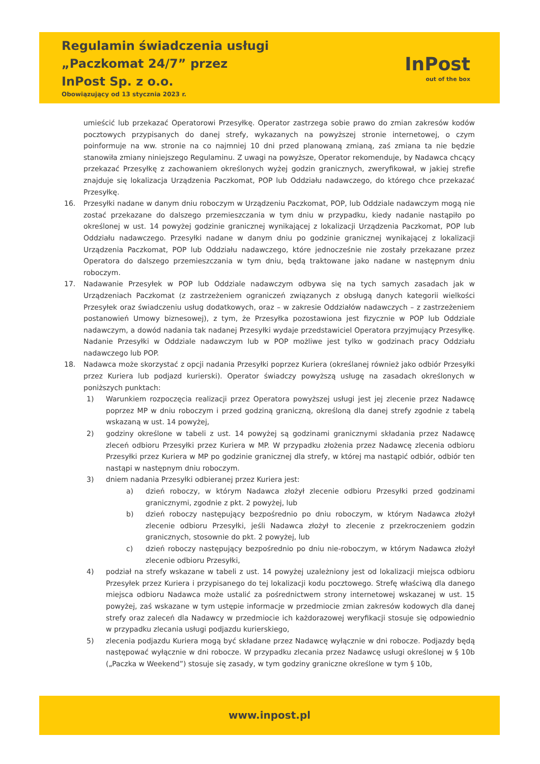Regulamin świadczenia usługi
„Paczkomat 24/7” przez
InPost Sp. z o.o.
Obowiązujący od 13 stycznia 2023 r.
InPost
out of the box
umieścić lub przekazać Operatorowi Przesyłkę. Operator zastrzega sobie prawo do zmian zakresów kodów pocztowych przypisanych do danej strefy, wykazanych na powyższej stronie internetowej, o czym poinformuje na ww. stronie na co najmniej 10 dni przed planowaną zmianą, zaś zmiana ta nie będzie stanowiła zmiany niniejszego Regulaminu. Z uwagi na powyższe, Operator rekomenduje, by Nadawca chcący przekazać Przesyłkę z zachowaniem określonych wyżej godzin granicznych, zweryfikował, w jakiej strefie znajduje się lokalizacja Urządzenia Paczkomat, POP lub Oddziału nadawczego, do którego chce przekazać Przesyłkę.
16. Przesyłki nadane w danym dniu roboczym w Urządzeniu Paczkomat, POP, lub Oddziale nadawczym mogą nie zostać przekazane do dalszego przemieszczania w tym dniu w przypadku, kiedy nadanie nastąpiło po określonej w ust. 14 powyżej godzinie granicznej wynikającej z lokalizacji Urządzenia Paczkomat, POP lub Oddziału nadawczego. Przesyłki nadane w danym dniu po godzinie granicznej wynikającej z lokalizacji Urządzenia Paczkomat, POP lub Oddziału nadawczego, które jednocześnie nie zostały przekazane przez Operatora do dalszego przemieszczania w tym dniu, będą traktowane jako nadane w następnym dniu roboczym.
17. Nadawanie Przesyłek w POP lub Oddziale nadawczym odbywa się na tych samych zasadach jak w Urządzeniach Paczkomat (z zastrzeżeniem ograniczeń związanych z obsługą danych kategorii wielkości Przesyłek oraz świadczeniu usług dodatkowych, oraz – w zakresie Oddziałów nadawczych – z zastrzeżeniem postanowień Umowy biznesowej), z tym, że Przesyłka pozostawiona jest fizycznie w POP lub Oddziale nadawczym, a dowód nadania tak nadanej Przesyłki wydaje przedstawiciel Operatora przyjmujący Przesyłkę. Nadanie Przesyłki w Oddziale nadawczym lub w POP możliwe jest tylko w godzinach pracy Oddziału nadawczego lub POP.
18. Nadawca może skorzystać z opcji nadania Przesyłki poprzez Kuriera (określanej również jako odbiór Przesyłki przez Kuriera lub podjazd kurierski). Operator świadczy powyższą usługę na zasadach określonych w poniższych punktach:
1) Warunkiem rozpoczęcia realizacji przez Operatora powyższej usługi jest jej zlecenie przez Nadawcę poprzez MP w dniu roboczym i przed godziną graniczną, określoną dla danej strefy zgodnie z tabelą wskazaną w ust. 14 powyżej,
2) godziny określone w tabeli z ust. 14 powyżej są godzinami granicznymi składania przez Nadawcę zleceń odbioru Przesyłki przez Kuriera w MP. W przypadku złożenia przez Nadawcę zlecenia odbioru Przesyłki przez Kuriera w MP po godzinie granicznej dla strefy, w której ma nastąpić odbiór, odbiór ten nastąpi w następnym dniu roboczym.
3) dniem nadania Przesyłki odbieranej przez Kuriera jest:
a) dzień roboczy, w którym Nadawca złożył zlecenie odbioru Przesyłki przed godzinami granicznymi, zgodnie z pkt. 2 powyżej, lub
b) dzień roboczy następujący bezpośrednio po dniu roboczym, w którym Nadawca złożył zlecenie odbioru Przesyłki, jeśli Nadawca złożył to zlecenie z przekroczeniem godzin granicznych, stosownie do pkt. 2 powyżej, lub
c) dzień roboczy następujący bezpośrednio po dniu nie-roboczym, w którym Nadawca złożył zlecenie odbioru Przesyłki,
4) podział na strefy wskazane w tabeli z ust. 14 powyżej uzależniony jest od lokalizacji miejsca odbioru Przesyłek przez Kuriera i przypisanego do tej lokalizacji kodu pocztowego. Strefę właściwą dla danego miejsca odbioru Nadawca może ustalić za pośrednictwem strony internetowej wskazanej w ust. 15 powyżej, zaś wskazane w tym ustępie informacje w przedmiocie zmian zakresów kodowych dla danej strefy oraz zaleceń dla Nadawcy w przedmiocie ich każdorazowej weryfikacji stosuje się odpowiednio w przypadku zlecania usługi podjazdu kurierskiego,
5) zlecenia podjazdu Kuriera mogą być składane przez Nadawcę wyłącznie w dni robocze. Podjazdy będą następować wyłącznie w dni robocze. W przypadku zlecania przez Nadawcę usługi określonej w § 10b („Paczka w Weekend”) stosuje się zasady, w tym godziny graniczne określone w tym § 10b,
www.inpost.pl